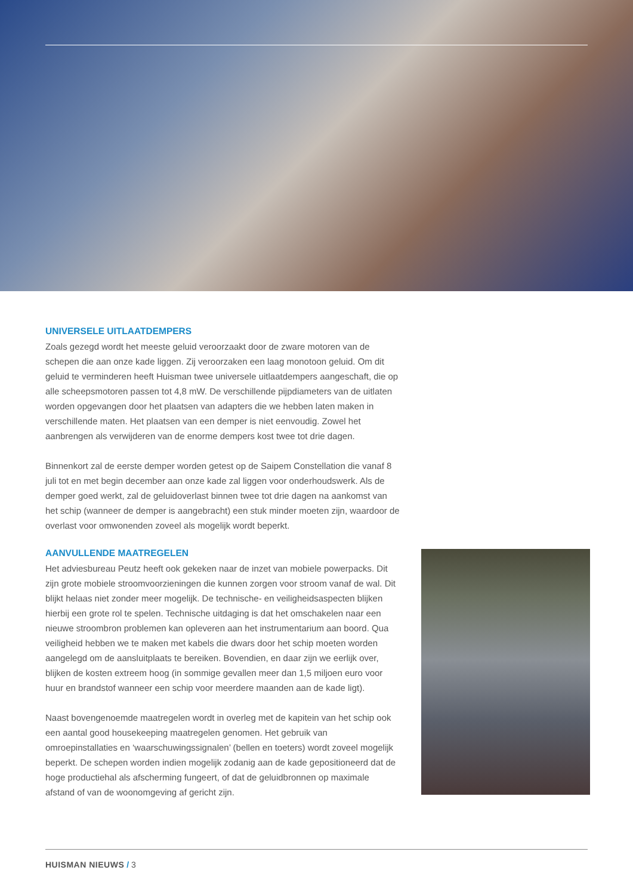UNIVERSELE UITLAATDEMPERS
Zoals gezegd wordt het meeste geluid veroorzaakt door de zware motoren van de schepen die aan onze kade liggen. Zij veroorzaken een laag monotoon geluid. Om dit geluid te verminderen heeft Huisman twee universele uitlaatdempers aangeschaft, die op alle scheepsmotoren passen tot 4,8 mW. De verschillende pijpdiameters van de uitlaten worden opgevangen door het plaatsen van adapters die we hebben laten maken in verschillende maten. Het plaatsen van een demper is niet eenvoudig. Zowel het aanbrengen als verwijderen van de enorme dempers kost twee tot drie dagen.
Binnenkort zal de eerste demper worden getest op de Saipem Constellation die vanaf 8 juli tot en met begin december aan onze kade zal liggen voor onderhoudswerk. Als de demper goed werkt, zal de geluidoverlast binnen twee tot drie dagen na aankomst van het schip (wanneer de demper is aangebracht) een stuk minder moeten zijn, waardoor de overlast voor omwonenden zoveel als mogelijk wordt beperkt.
AANVULLENDE MAATREGELEN
Het adviesbureau Peutz heeft ook gekeken naar de inzet van mobiele powerpacks. Dit zijn grote mobiele stroomvoorzieningen die kunnen zorgen voor stroom vanaf de wal. Dit blijkt helaas niet zonder meer mogelijk. De technische- en veiligheidsaspecten blijken hierbij een grote rol te spelen. Technische uitdaging is dat het omschakelen naar een nieuwe stroombron problemen kan opleveren aan het instrumentarium aan boord. Qua veiligheid hebben we te maken met kabels die dwars door het schip moeten worden aangelegd om de aansluitplaats te bereiken. Bovendien, en daar zijn we eerlijk over, blijken de kosten extreem hoog (in sommige gevallen meer dan 1,5 miljoen euro voor huur en brandstof wanneer een schip voor meerdere maanden aan de kade ligt).
Naast bovengenoemde maatregelen wordt in overleg met de kapitein van het schip ook een aantal good housekeeping maatregelen genomen. Het gebruik van omroepinstallaties en ‘waarschuwingssignalen’ (bellen en toeters) wordt zoveel mogelijk beperkt. De schepen worden indien mogelijk zodanig aan de kade gepositioneerd dat de hoge productiehal als afscherming fungeert, of dat de geluidbronnen op maximale afstand of van de woonomgeving af gericht zijn.
HUISMAN NIEUWS / 3